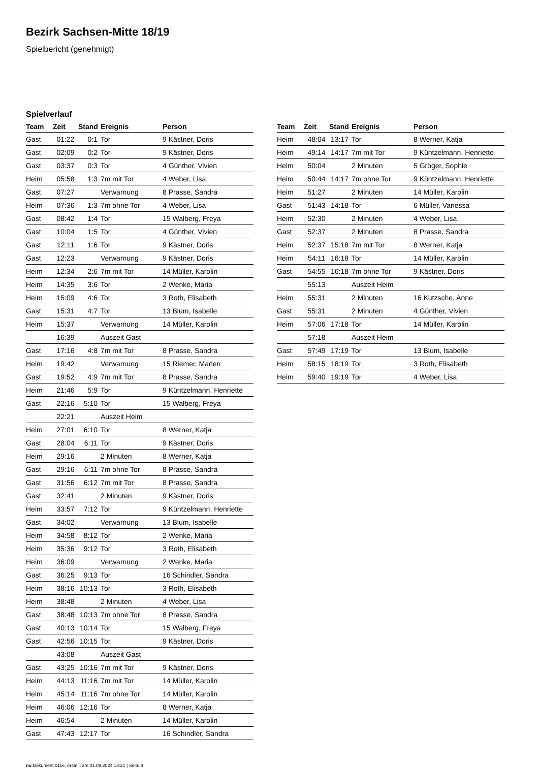Bezirk Sachsen-Mitte 18/19
Spielbericht (genehmigt)
Spielverlauf
| Team | Zeit | Stand | Ereignis | Person |
| --- | --- | --- | --- | --- |
| Gast | 01:22 | 0:1 | Tor | 9 Kästner, Doris |
| Gast | 02:09 | 0:2 | Tor | 9 Kästner, Doris |
| Gast | 03:37 | 0:3 | Tor | 4 Günther, Vivien |
| Heim | 05:58 | 1:3 | 7m mit Tor | 4 Weber, Lisa |
| Gast | 07:27 | | Verwarnung | 8 Prasse, Sandra |
| Heim | 07:36 | 1:3 | 7m ohne Tor | 4 Weber, Lisa |
| Gast | 08:42 | 1:4 | Tor | 15 Walberg, Freya |
| Gast | 10:04 | 1:5 | Tor | 4 Günther, Vivien |
| Gast | 12:11 | 1:6 | Tor | 9 Kästner, Doris |
| Gast | 12:23 | | Verwarnung | 9 Kästner, Doris |
| Heim | 12:34 | 2:6 | 7m mit Tor | 14 Müller, Karolin |
| Heim | 14:35 | 3:6 | Tor | 2 Wenke, Maria |
| Heim | 15:09 | 4:6 | Tor | 3 Roth, Elisabeth |
| Gast | 15:31 | 4:7 | Tor | 13 Blum, Isabelle |
| Heim | 15:37 | | Verwarnung | 14 Müller, Karolin |
| | 16:39 | | Auszeit Gast | |
| Gast | 17:16 | 4:8 | 7m mit Tor | 8 Prasse, Sandra |
| Heim | 19:42 | | Verwarnung | 15 Riemer, Marlen |
| Gast | 19:52 | 4:9 | 7m mit Tor | 8 Prasse, Sandra |
| Heim | 21:46 | 5:9 | Tor | 9 Küntzelmann, Henriette |
| Gast | 22:16 | 5:10 | Tor | 15 Walberg, Freya |
| | 22:21 | | Auszeit Heim | |
| Heim | 27:01 | 6:10 | Tor | 8 Werner, Katja |
| Gast | 28:04 | 6:11 | Tor | 9 Kästner, Doris |
| Heim | 29:16 | | 2 Minuten | 8 Werner, Katja |
| Gast | 29:16 | 6:11 | 7m ohne Tor | 8 Prasse, Sandra |
| Gast | 31:56 | 6:12 | 7m mit Tor | 8 Prasse, Sandra |
| Gast | 32:41 | | 2 Minuten | 9 Kästner, Doris |
| Heim | 33:57 | 7:12 | Tor | 9 Küntzelmann, Henriette |
| Gast | 34:02 | | Verwarnung | 13 Blum, Isabelle |
| Heim | 34:58 | 8:12 | Tor | 2 Wenke, Maria |
| Heim | 35:36 | 9:12 | Tor | 3 Roth, Elisabeth |
| Heim | 36:09 | | Verwarnung | 2 Wenke, Maria |
| Gast | 36:25 | 9:13 | Tor | 16 Schindler, Sandra |
| Heim | 38:16 | 10:13 | Tor | 3 Roth, Elisabeth |
| Heim | 38:48 | | 2 Minuten | 4 Weber, Lisa |
| Gast | 38:48 | 10:13 | 7m ohne Tor | 8 Prasse, Sandra |
| Gast | 40:13 | 10:14 | Tor | 15 Walberg, Freya |
| Gast | 42:56 | 10:15 | Tor | 9 Kästner, Doris |
| | 43:08 | | Auszeit Gast | |
| Gast | 43:25 | 10:16 | 7m mit Tor | 9 Kästner, Doris |
| Heim | 44:13 | 11:16 | 7m mit Tor | 14 Müller, Karolin |
| Heim | 45:14 | 11:16 | 7m ohne Tor | 14 Müller, Karolin |
| Heim | 46:06 | 12:16 | Tor | 8 Werner, Katja |
| Heim | 46:54 | | 2 Minuten | 14 Müller, Karolin |
| Gast | 47:43 | 12:17 | Tor | 16 Schindler, Sandra |
| Team | Zeit | Stand | Ereignis | Person |
| --- | --- | --- | --- | --- |
| Heim | 48:04 | 13:17 | Tor | 8 Werner, Katja |
| Heim | 49:14 | 14:17 | 7m mit Tor | 9 Küntzelmann, Henriette |
| Heim | 50:04 | | 2 Minuten | 5 Gröger, Sophie |
| Heim | 50:44 | 14:17 | 7m ohne Tor | 9 Küntzelmann, Henriette |
| Heim | 51:27 | | 2 Minuten | 14 Müller, Karolin |
| Gast | 51:43 | 14:18 | Tor | 6 Müller, Vanessa |
| Heim | 52:30 | | 2 Minuten | 4 Weber, Lisa |
| Gast | 52:37 | | 2 Minuten | 8 Prasse, Sandra |
| Heim | 52:37 | 15:18 | 7m mit Tor | 8 Werner, Katja |
| Heim | 54:11 | 16:18 | Tor | 14 Müller, Karolin |
| Gast | 54:55 | 16:18 | 7m ohne Tor | 9 Kästner, Doris |
| | 55:13 | | Auszeit Heim | |
| Heim | 55:31 | | 2 Minuten | 16 Kutzsche, Anne |
| Gast | 55:31 | | 2 Minuten | 4 Günther, Vivien |
| Heim | 57:06 | 17:18 | Tor | 14 Müller, Karolin |
| | 57:18 | | Auszeit Heim | |
| Gast | 57:49 | 17:19 | Tor | 13 Blum, Isabelle |
| Heim | 58:15 | 18:19 | Tor | 3 Roth, Elisabeth |
| Heim | 59:40 | 19:19 | Tor | 4 Weber, Lisa |
nu.Dokument 011e, erstellt am 01.09.2024 13:21 | Seite 3